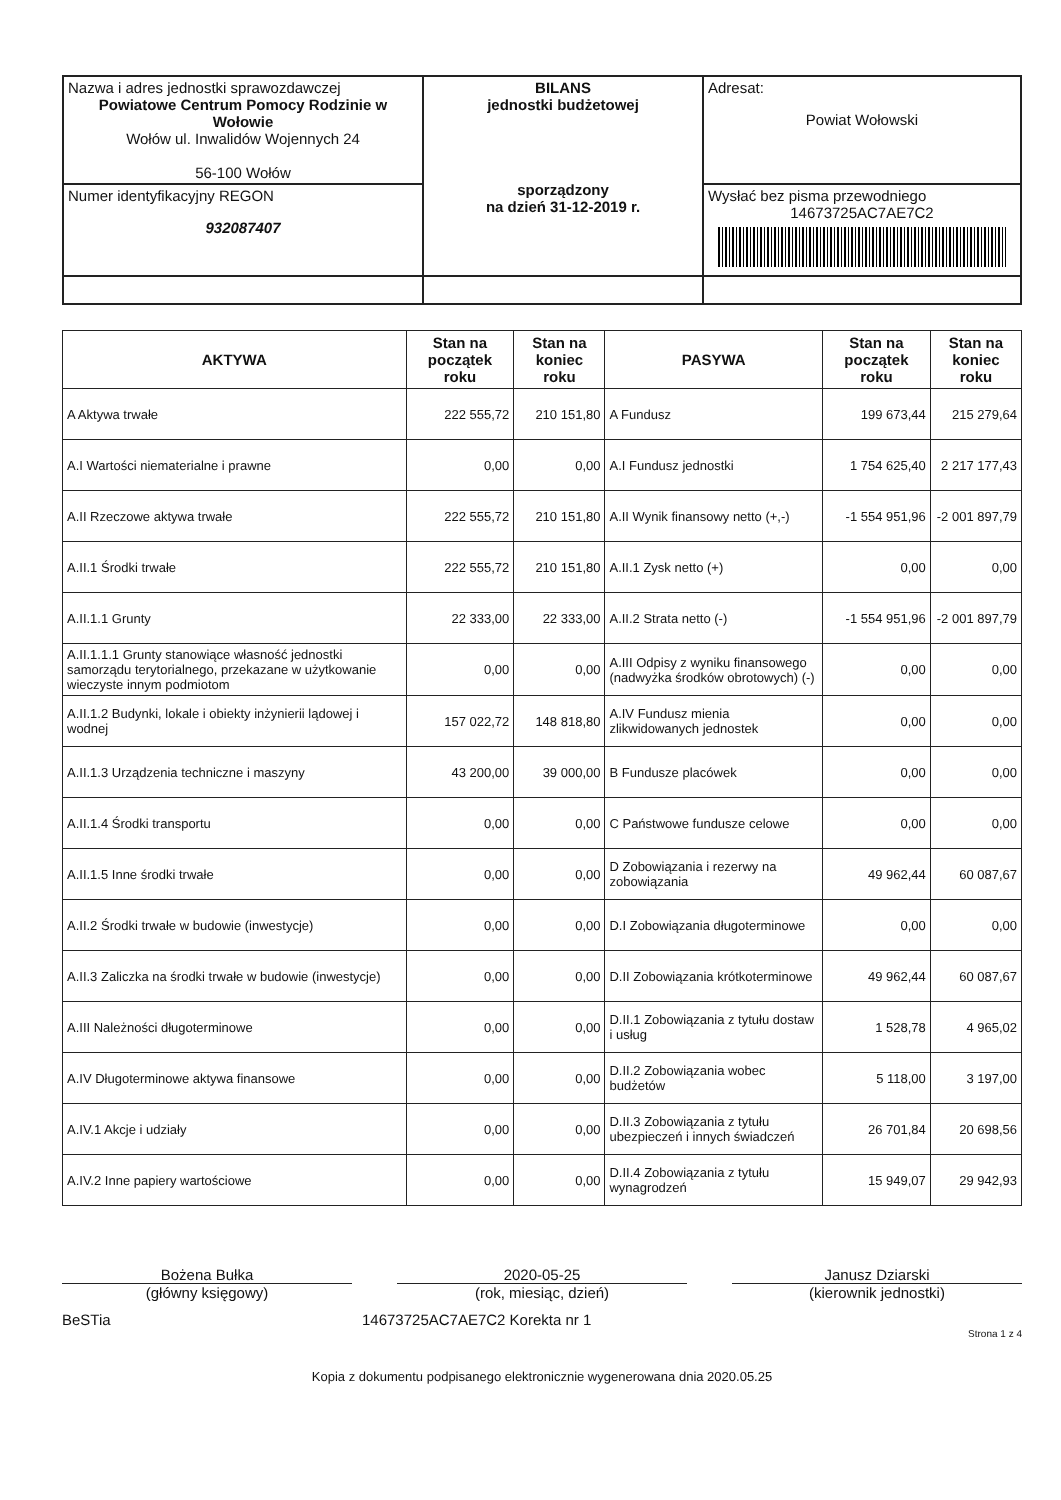| Nazwa i adres jednostki sprawozdawczej Powiatowe Centrum Pomocy Rodzinie w Wołowie Wołów ul. Inwalidów Wojennych 24 56-100 Wołów | BILANS jednostki budżetowej sporządzony na dzień 31-12-2019 r. | Adresat: Powiat Wołowski |
| Numer identyfikacyjny REGON 932087407 | | Wysłać bez pisma przewodniego 14673725AC7AE7C2 |
| AKTYWA | Stan na początek roku | Stan na koniec roku | PASYWA | Stan na początek roku | Stan na koniec roku |
| --- | --- | --- | --- | --- | --- |
| A Aktywa trwałe | 222 555,72 | 210 151,80 | A Fundusz | 199 673,44 | 215 279,64 |
| A.I Wartości niematerialne i prawne | 0,00 | 0,00 | A.I Fundusz jednostki | 1 754 625,40 | 2 217 177,43 |
| A.II Rzeczowe aktywa trwałe | 222 555,72 | 210 151,80 | A.II Wynik finansowy netto (+,-) | -1 554 951,96 | -2 001 897,79 |
| A.II.1 Środki trwałe | 222 555,72 | 210 151,80 | A.II.1 Zysk netto (+) | 0,00 | 0,00 |
| A.II.1.1 Grunty | 22 333,00 | 22 333,00 | A.II.2 Strata netto (-) | -1 554 951,96 | -2 001 897,79 |
| A.II.1.1.1 Grunty stanowiące własność jednostki samorządu terytorialnego, przekazane w użytkowanie wieczyste innym podmiotom | 0,00 | 0,00 | A.III Odpisy z wyniku finansowego (nadwyżka środków obrotowych) (-) | 0,00 | 0,00 |
| A.II.1.2 Budynki, lokale i obiekty inżynierii lądowej i wodnej | 157 022,72 | 148 818,80 | A.IV Fundusz mienia zlikwidowanych jednostek | 0,00 | 0,00 |
| A.II.1.3 Urządzenia techniczne i maszyny | 43 200,00 | 39 000,00 | B Fundusze placówek | 0,00 | 0,00 |
| A.II.1.4 Środki transportu | 0,00 | 0,00 | C Państwowe fundusze celowe | 0,00 | 0,00 |
| A.II.1.5 Inne środki trwałe | 0,00 | 0,00 | D Zobowiązania i rezerwy na zobowiązania | 49 962,44 | 60 087,67 |
| A.II.2 Środki trwałe w budowie (inwestycje) | 0,00 | 0,00 | D.I Zobowiązania długoterminowe | 0,00 | 0,00 |
| A.II.3 Zaliczka na środki trwałe w budowie (inwestycje) | 0,00 | 0,00 | D.II Zobowiązania krótkoterminowe | 49 962,44 | 60 087,67 |
| A.III Należności długoterminowe | 0,00 | 0,00 | D.II.1 Zobowiązania z tytułu dostaw i usług | 1 528,78 | 4 965,02 |
| A.IV Długoterminowe aktywa finansowe | 0,00 | 0,00 | D.II.2 Zobowiązania wobec budżetów | 5 118,00 | 3 197,00 |
| A.IV.1 Akcje i udziały | 0,00 | 0,00 | D.II.3 Zobowiązania z tytułu ubezpieczeń i innych świadczeń | 26 701,84 | 20 698,56 |
| A.IV.2 Inne papiery wartościowe | 0,00 | 0,00 | D.II.4 Zobowiązania z tytułu wynagrodzeń | 15 949,07 | 29 942,93 |
Bożena Bułka
(główny księgowy)
2020-05-25
(rok, miesiąc, dzień)
Janusz Dziarski
(kierownik jednostki)
BeSTia 14673725AC7AE7C2 Korekta nr 1
Strona 1 z 4
Kopia z dokumentu podpisanego elektronicznie wygenerowana dnia 2020.05.25